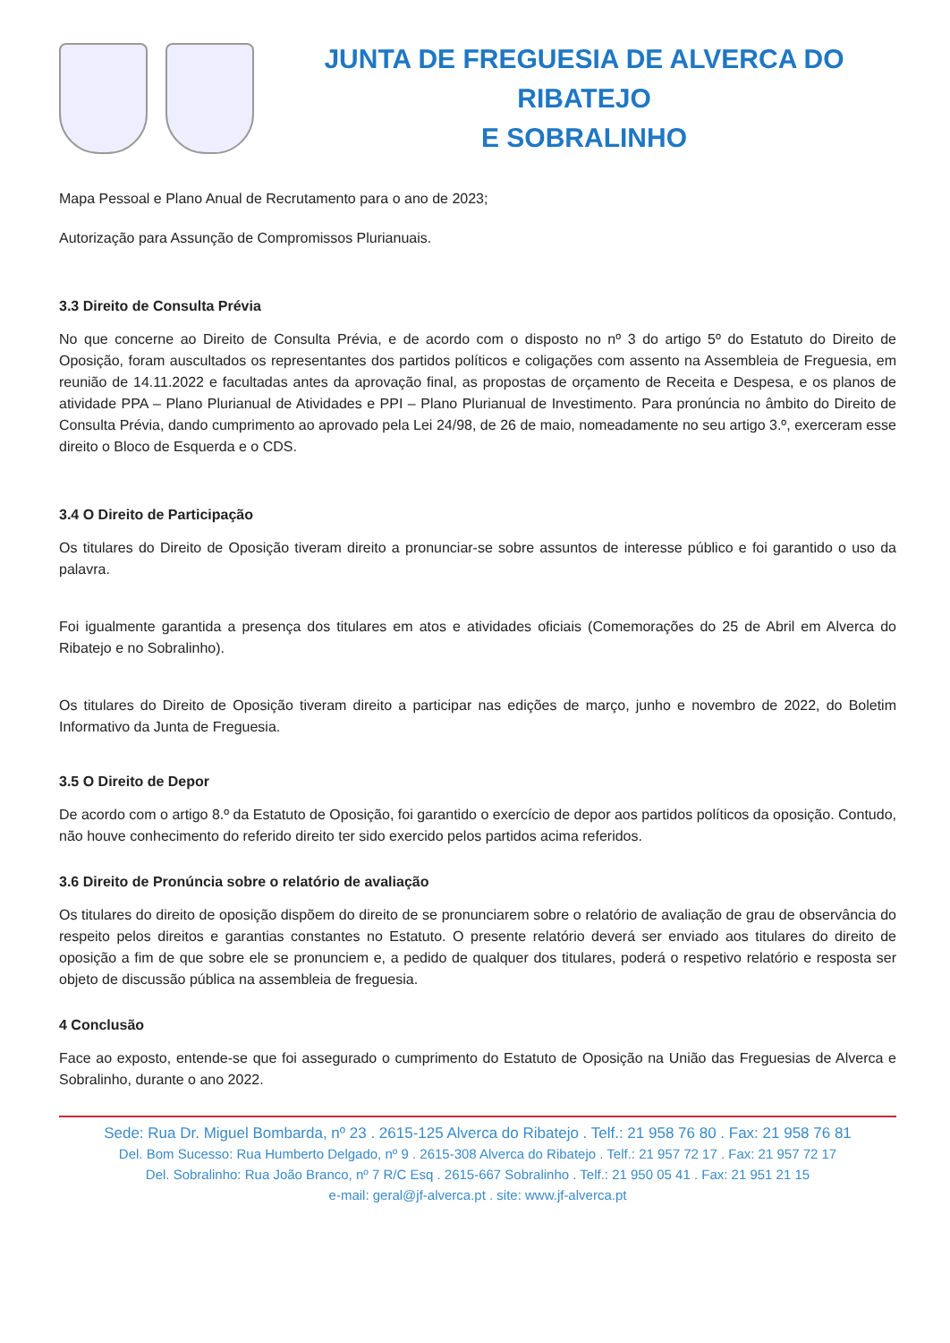JUNTA DE FREGUESIA DE ALVERCA DO RIBATEJO
E SOBRALINHO
Mapa Pessoal e Plano Anual de Recrutamento para o ano de 2023;
Autorização para Assunção de Compromissos Plurianuais.
3.3 Direito de Consulta Prévia
No que concerne ao Direito de Consulta Prévia, e de acordo com o disposto no nº 3 do artigo 5º do Estatuto do Direito de Oposição, foram auscultados os representantes dos partidos políticos e coligações com assento na Assembleia de Freguesia, em reunião de 14.11.2022 e facultadas antes da aprovação final, as propostas de orçamento de Receita e Despesa, e os planos de atividade PPA – Plano Plurianual de Atividades e PPI – Plano Plurianual de Investimento. Para pronúncia no âmbito do Direito de Consulta Prévia, dando cumprimento ao aprovado pela Lei 24/98, de 26 de maio, nomeadamente no seu artigo 3.º, exerceram esse direito o Bloco de Esquerda e o CDS.
3.4 O Direito de Participação
Os titulares do Direito de Oposição tiveram direito a pronunciar-se sobre assuntos de interesse público e foi garantido o uso da palavra.
Foi igualmente garantida a presença dos titulares em atos e atividades oficiais (Comemorações do 25 de Abril em Alverca do Ribatejo e no Sobralinho).
Os titulares do Direito de Oposição tiveram direito a participar nas edições de março, junho e novembro de 2022, do Boletim Informativo da Junta de Freguesia.
3.5 O Direito de Depor
De acordo com o artigo 8.º da Estatuto de Oposição, foi garantido o exercício de depor aos partidos políticos da oposição. Contudo, não houve conhecimento do referido direito ter sido exercido pelos partidos acima referidos.
3.6 Direito de Pronúncia sobre o relatório de avaliação
Os titulares do direito de oposição dispõem do direito de se pronunciarem sobre o relatório de avaliação de grau de observância do respeito pelos direitos e garantias constantes no Estatuto. O presente relatório deverá ser enviado aos titulares do direito de oposição a fim de que sobre ele se pronunciem e, a pedido de qualquer dos titulares, poderá o respetivo relatório e resposta ser objeto de discussão pública na assembleia de freguesia.
4 Conclusão
Face ao exposto, entende-se que foi assegurado o cumprimento do Estatuto de Oposição na União das Freguesias de Alverca e Sobralinho, durante o ano 2022.
Sede: Rua Dr. Miguel Bombarda, nº 23 . 2615-125 Alverca do Ribatejo . Telf.: 21 958 76 80 . Fax: 21 958 76 81
Del. Bom Sucesso: Rua Humberto Delgado, nº 9 . 2615-308 Alverca do Ribatejo . Telf.: 21 957 72 17 . Fax: 21 957 72 17
Del. Sobralinho: Rua João Branco, nº 7 R/C Esq . 2615-667 Sobralinho . Telf.: 21 950 05 41 . Fax: 21 951 21 15
e-mail: geral@jf-alverca.pt . site: www.jf-alverca.pt